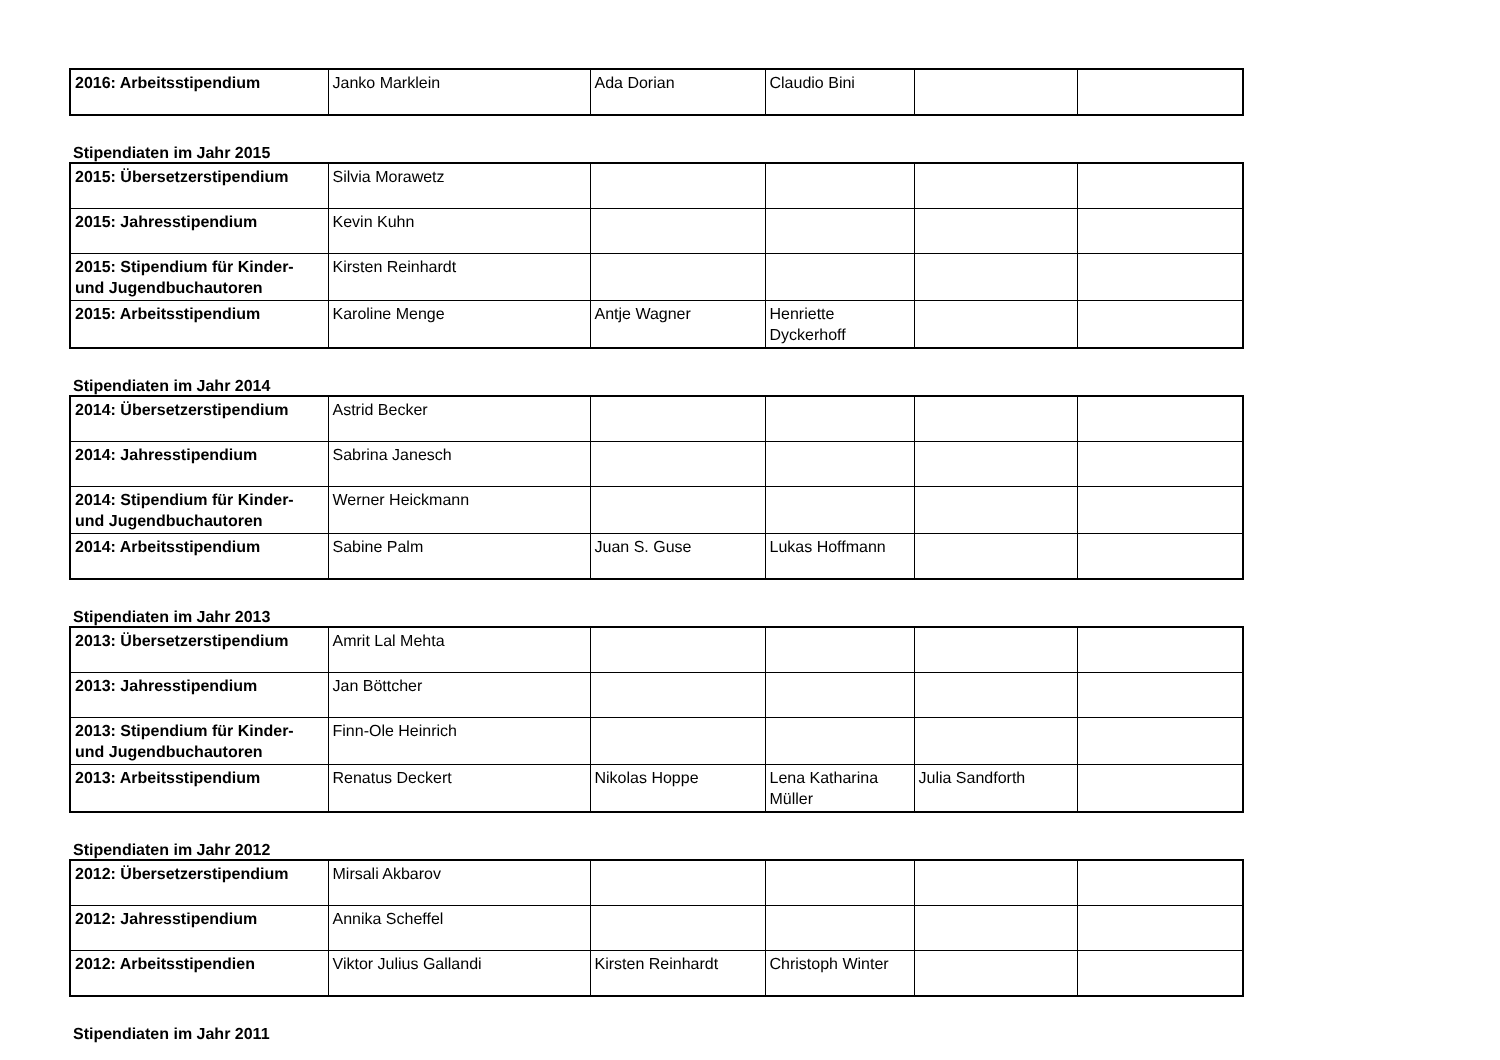| 2016: Arbeitsstipendium | Janko Marklein | Ada Dorian | Claudio Bini | | |
Stipendiaten im Jahr 2015
| 2015: Übersetzerstipendium | Silvia Morawetz | | | | |
| 2015: Jahresstipendium | Kevin Kuhn | | | | |
| 2015: Stipendium für Kinder- und Jugendbuchautoren | Kirsten Reinhardt | | | | |
| 2015: Arbeitsstipendium | Karoline Menge | Antje Wagner | Henriette Dyckerhoff | | |
Stipendiaten im Jahr 2014
| 2014: Übersetzerstipendium | Astrid Becker | | | | |
| 2014: Jahresstipendium | Sabrina Janesch | | | | |
| 2014: Stipendium für Kinder- und Jugendbuchautoren | Werner Heickmann | | | | |
| 2014: Arbeitsstipendium | Sabine Palm | Juan S. Guse | Lukas Hoffmann | | |
Stipendiaten im Jahr 2013
| 2013: Übersetzerstipendium | Amrit Lal Mehta | | | | |
| 2013: Jahresstipendium | Jan Böttcher | | | | |
| 2013: Stipendium für Kinder- und Jugendbuchautoren | Finn-Ole Heinrich | | | | |
| 2013: Arbeitsstipendium | Renatus Deckert | Nikolas Hoppe | Lena Katharina Müller | Julia Sandforth | |
Stipendiaten im Jahr 2012
| 2012: Übersetzerstipendium | Mirsali Akbarov | | | | |
| 2012: Jahresstipendium | Annika Scheffel | | | | |
| 2012: Arbeitsstipendien | Viktor Julius Gallandi | Kirsten Reinhardt | Christoph Winter | | |
Stipendiaten im Jahr 2011